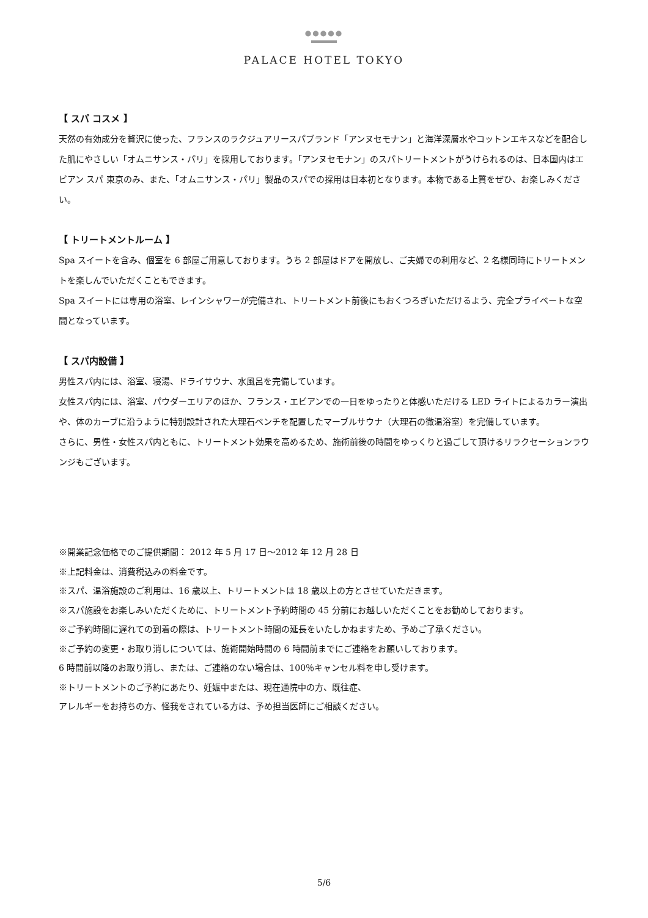●●●●●
PALACE HOTEL TOKYO
【 スパ コスメ 】
天然の有効成分を贅沢に使った、フランスのラクジュアリースパブランド「アンヌセモナン」と海洋深層水やコットンエキスなどを配合した肌にやさしい「オムニサンス・パリ」を採用しております。「アンヌセモナン」のスパトリートメントがうけられるのは、日本国内はエビアン スパ 東京のみ、また、「オムニサンス・パリ」製品のスパでの採用は日本初となります。本物である上質をぜひ、お楽しみください。
【 トリートメントルーム 】
Spa スイートを含み、個室を 6 部屋ご用意しております。うち 2 部屋はドアを開放し、ご夫婦での利用など、2 名様同時にトリートメントを楽しんでいただくこともできます。
Spa スイートには専用の浴室、レインシャワーが完備され、トリートメント前後にもおくつろぎいただけるよう、完全プライベートな空間となっています。
【 スパ内設備 】
男性スパ内には、浴室、寝湯、ドライサウナ、水風呂を完備しています。
女性スパ内には、浴室、パウダーエリアのほか、フランス・エビアンでの一日をゆったりと体感いただける LED ライトによるカラー演出や、体のカーブに沿うように特別設計された大理石ベンチを配置したマーブルサウナ（大理石の微温浴室）を完備しています。
さらに、男性・女性スパ内ともに、トリートメント効果を高めるため、施術前後の時間をゆっくりと過ごして頂けるリラクセーションラウンジもございます。
※開業記念価格でのご提供期間： 2012 年 5 月 17 日～2012 年 12 月 28 日
※上記料金は、消費税込みの料金です。
※スパ、温浴施設のご利用は、16 歳以上、トリートメントは 18 歳以上の方とさせていただきます。
※スパ施設をお楽しみいただくために、トリートメント予約時間の 45 分前にお越しいただくことをお勧めしております。
※ご予約時間に遅れての到着の際は、トリートメント時間の延長をいたしかねますため、予めご了承ください。
※ご予約の変更・お取り消しについては、施術開始時間の 6 時間前までにご連絡をお願いしております。
6 時間前以降のお取り消し、または、ご連絡のない場合は、100％キャンセル料を申し受けます。
※トリートメントのご予約にあたり、妊娠中または、現在通院中の方、既往症、
アレルギーをお持ちの方、怪我をされている方は、予め担当医師にご相談ください。
5/6